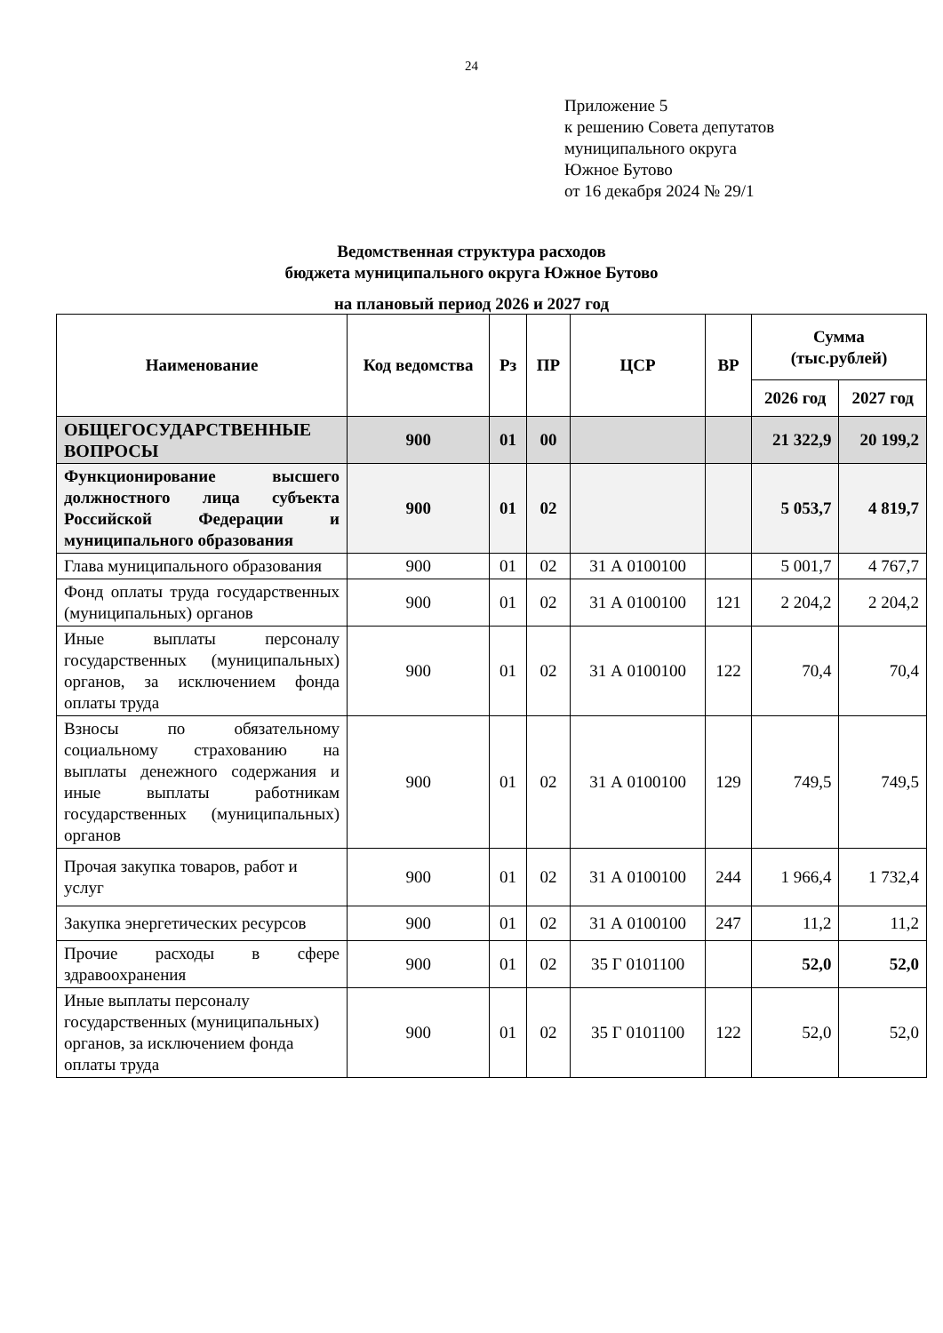24
Приложение 5
к решению Совета депутатов
муниципального округа
Южное Бутово
от 16 декабря 2024 № 29/1
Ведомственная структура расходов
бюджета муниципального округа Южное Бутово
на плановый период 2026 и 2027 год
| Наименование | Код ведомства | Рз | ПР | ЦСР | ВР | Сумма (тыс.рублей) | |
| --- | --- | --- | --- | --- | --- | --- | --- |
| | | | | | | 2026 год | 2027 год |
| ОБЩЕГОСУДАРСТВЕННЫЕ ВОПРОСЫ | 900 | 01 | 00 | | | 21 322,9 | 20 199,2 |
| Функционирование высшего должностного лица субъекта Российской Федерации и муниципального образования | 900 | 01 | 02 | | | 5 053,7 | 4 819,7 |
| Глава муниципального образования | 900 | 01 | 02 | 31 А 0100100 | | 5 001,7 | 4 767,7 |
| Фонд оплаты труда государственных (муниципальных) органов | 900 | 01 | 02 | 31 А 0100100 | 121 | 2 204,2 | 2 204,2 |
| Иные выплаты персоналу государственных (муниципальных) органов, за исключением фонда оплаты труда | 900 | 01 | 02 | 31 А 0100100 | 122 | 70,4 | 70,4 |
| Взносы по обязательному социальному страхованию на выплаты денежного содержания и иные выплаты работникам государственных (муниципальных) органов | 900 | 01 | 02 | 31 А 0100100 | 129 | 749,5 | 749,5 |
| Прочая закупка товаров, работ и услуг | 900 | 01 | 02 | 31 А 0100100 | 244 | 1 966,4 | 1 732,4 |
| Закупка энергетических ресурсов | 900 | 01 | 02 | 31 А 0100100 | 247 | 11,2 | 11,2 |
| Прочие расходы в сфере здравоохранения | 900 | 01 | 02 | 35 Г 0101100 | | 52,0 | 52,0 |
| Иные выплаты персоналу государственных (муниципальных) органов, за исключением фонда оплаты труда | 900 | 01 | 02 | 35 Г 0101100 | 122 | 52,0 | 52,0 |